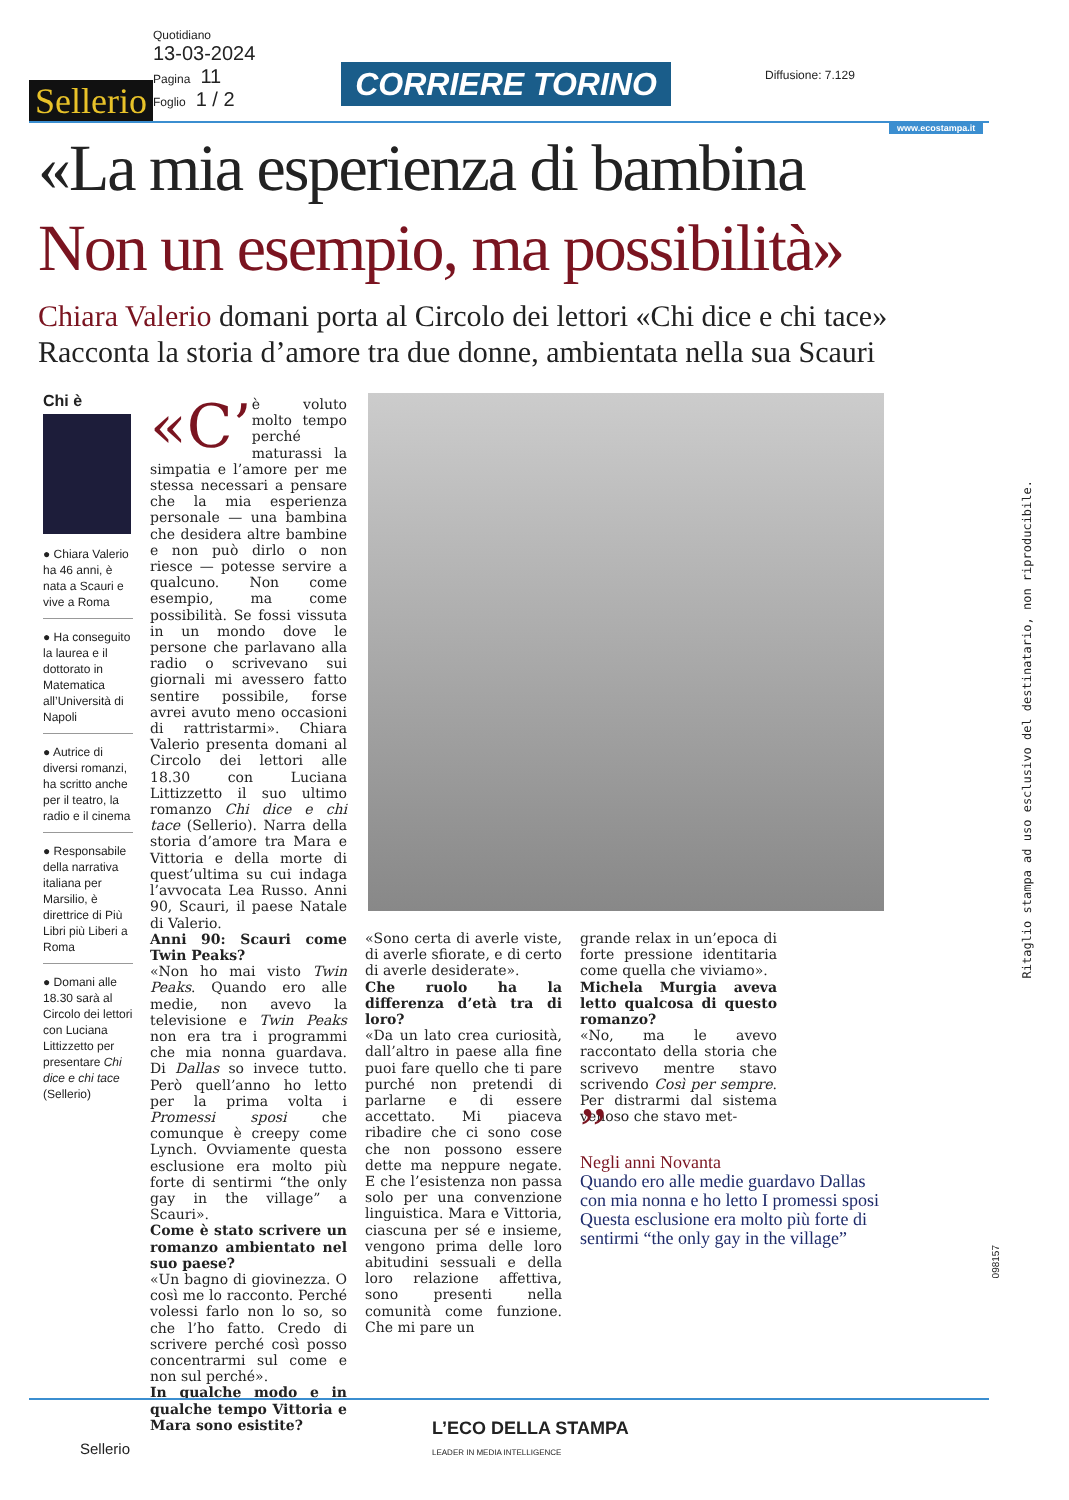Sellerio
Quotidiano
13-03-2024
Pagina 11
Foglio 1 / 2
CORRIERE TORINO Diffusione: 7.129
www.ecostampa.it
«La mia esperienza di bambina
Non un esempio, ma possibilità»
Chiara Valerio domani porta al Circolo dei lettori «Chi dice e chi tace»
Racconta la storia d’amore tra due donne, ambientata nella sua Scauri
Chi è
● Chiara Valerio ha 46 anni, è nata a Scauri e vive a Roma
● Ha conseguito la laurea e il dottorato in Matematica all’Università di Napoli
● Autrice di diversi romanzi, ha scritto anche per il teatro, la radio e il cinema
● Responsabile della narrativa italiana per Marsilio, è direttrice di Più Libri più Liberi a Roma
● Domani alle 18.30 sarà al Circolo dei lettori con Luciana Littizzetto per presentare Chi dice e chi tace (Sellerio)
«C’ è voluto molto tempo perché maturassi la simpatia e l’amore per me stessa necessari a pensare che la mia esperienza personale — una bambina che desidera altre bambine e non può dirlo o non riesce — potesse servire a qualcuno. Non come esempio, ma come possibilità. Se fossi vissuta in un mondo dove le persone che parlavano alla radio o scrivevano sui giornali mi avessero fatto sentire possibile, forse avrei avuto meno occasioni di rattristarmi». Chiara Valerio presenta domani al Circolo dei lettori alle 18.30 con Luciana Littizzetto il suo ultimo romanzo Chi dice e chi tace (Sellerio). Narra della storia d’amore tra Mara e Vittoria e della morte di quest’ultima su cui indaga l’avvocata Lea Russo. Anni 90, Scauri, il paese Natale di Valerio.
Anni 90: Scauri come Twin Peaks?
«Non ho mai visto Twin Peaks. Quando ero alle medie, non avevo la televisione e Twin Peaks non era tra i programmi che mia nonna guardava. Di Dallas so invece tutto. Però quell’anno ho letto per la prima volta i Promessi sposi che comunque è creepy come Lynch. Ovviamente questa esclusione era molto più forte di sentirmi “the only gay in the village” a Scauri».
Come è stato scrivere un romanzo ambientato nel suo paese?
«Un bagno di giovinezza. O così me lo racconto. Perché volessi farlo non lo so, so che l’ho fatto. Credo di scrivere perché così posso concentrarmi sul come e non sul perché».
In qualche modo e in qualche tempo Vittoria e Mara sono esistite?
«Sono certa di averle viste, di averle sfiorate, e di certo di averle desiderate».
Che ruolo ha la differenza d’età tra di loro?
«Da un lato crea curiosità, dall’altro in paese alla fine puoi fare quello che ti pare purché non pretendi di parlarne e di essere accettato. Mi piaceva ribadire che ci sono cose che non possono essere dette ma neppure negate. E che l’esistenza non passa solo per una convenzione linguistica. Mara e Vittoria, ciascuna per sé e insieme, vengono prima delle loro abitudini sessuali e della loro relazione affettiva, sono presenti nella comunità come funzione. Che mi pare un
grande relax in un’epoca di forte pressione identitaria come quella che viviamo».
Michela Murgia aveva letto qualcosa di questo romanzo?
«No, ma le avevo raccontato della storia che scrivevo mentre stavo scrivendo Così per sempre. Per distrarmi dal sistema venoso che stavo met-
”
Negli anni Novanta
Quando ero alle medie guardavo Dallas con mia nonna e ho letto I promessi sposi Questa esclusione era molto più forte di sentirmi “the only gay in the village”
Ritaglio stampa ad uso esclusivo del destinatario, non riproducibile.
098157
L’ECO DELLA STAMPA
LEADER IN MEDIA INTELLIGENCE
Sellerio